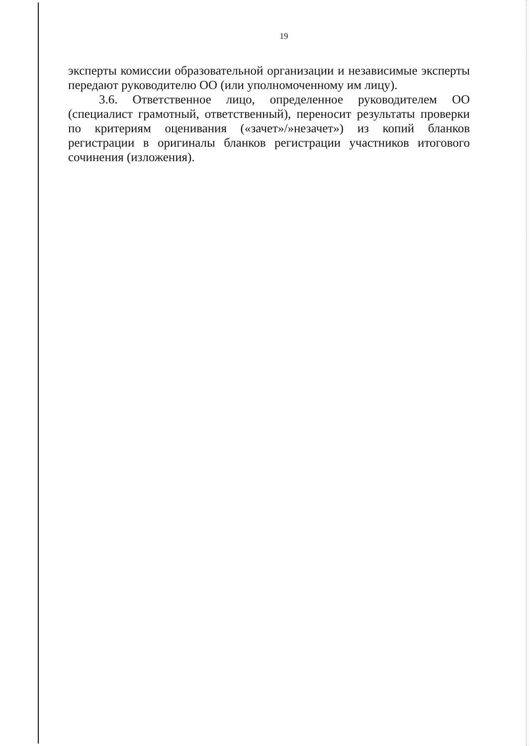19
эксперты комиссии образовательной организации и независимые эксперты передают руководителю ОО (или уполномоченному им лицу).
3.6. Ответственное лицо, определенное руководителем ОО (специалист грамотный, ответственный), переносит результаты проверки по критериям оценивания («зачет»/»незачет») из копий бланков регистрации в оригиналы бланков регистрации участников итогового сочинения (изложения).